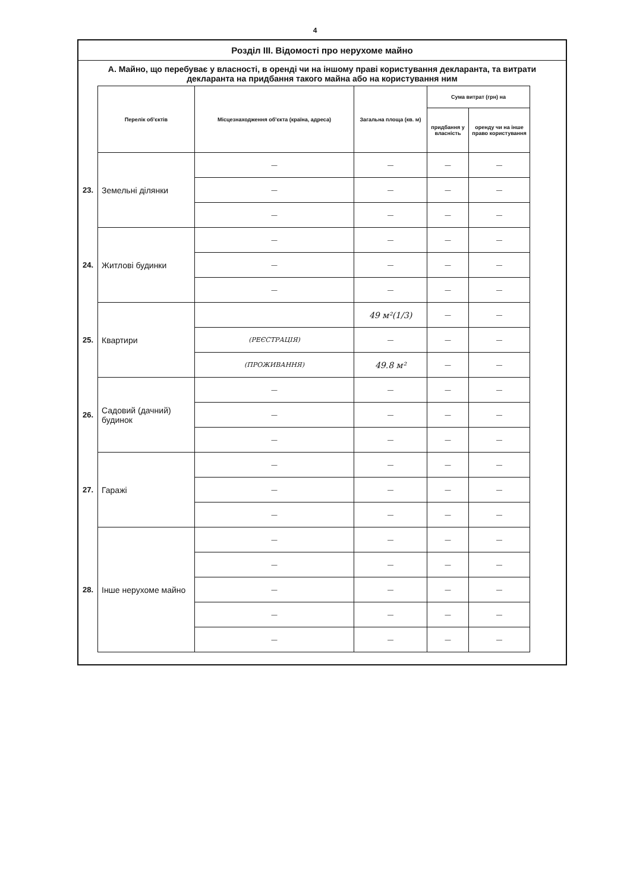4
Розділ III. Відомості про нерухоме майно
А. Майно, що перебуває у власності, в оренді чи на іншому праві користування декларанта, та витрати декларанта на придбання такого майна або на користування ним
| | Перелік об'єктів | Місцезнаходження об'єкта (країна, адреса) | Загальна площа (кв. м) | Сума витрат (грн) на | |
| --- | --- | --- | --- | --- | --- |
| | | | | придбання у власність | оренду чи на інше право користування |
| 23. | Земельні ділянки | — | — | — | — |
| | | — | — | — | — |
| | | — | — | — | — |
| 24. | Житлові будинки | — | — | — | — |
| | | — | — | — | — |
| | | — | — | — | — |
| 25. | Квартири | | 49 м²(1/3) | — | — |
| | | (РЕЄСТРАЦІЯ) | — | — | — |
| | | (ПРОЖИВАННЯ) | 49.8 м² | — | — |
| 26. | Садовий (дачний) будинок | — | — | — | — |
| | | — | — | — | — |
| | | — | — | — | — |
| 27. | Гаражі | — | — | — | — |
| | | — | — | — | — |
| | | — | — | — | — |
| 28. | Інше нерухоме майно | — | — | — | — |
| | | — | — | — | — |
| | | — | — | — | — |
| | | — | — | — | — |
| | | — | — | — | — |